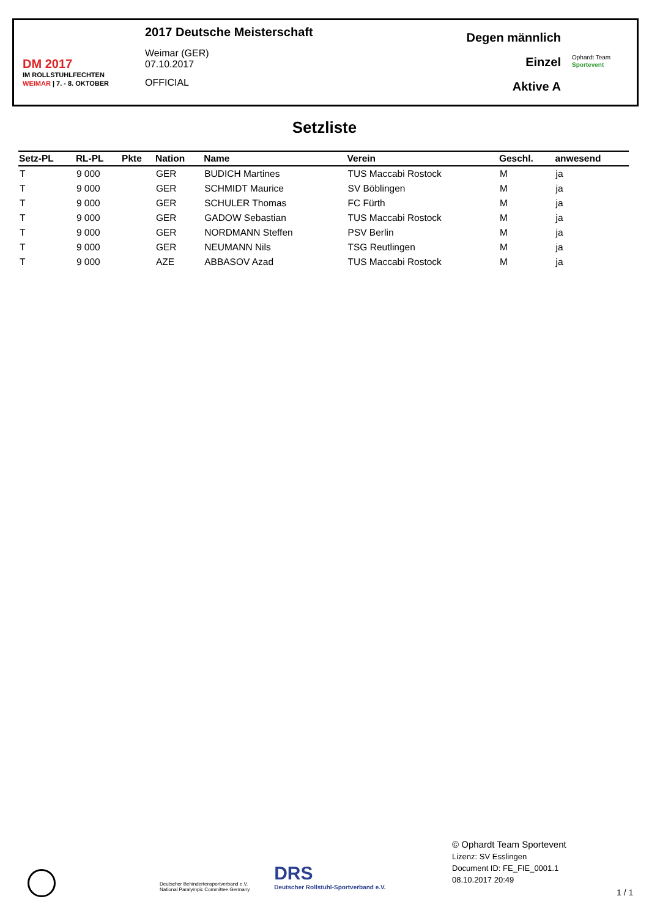DM 2017
IM ROLLSTUHLFECHTEN
WEIMAR | 7. - 8. OKTOBER
2017 Deutsche Meisterschaft
Weimar (GER)
07.10.2017
OFFICIAL
Degen männlich
Einzel
Aktive A
Ophardt Team
Sportevent
Setzliste
| Setz-PL | RL-PL | Pkte | Nation | Name | Verein | Geschl. | anwesend |
| --- | --- | --- | --- | --- | --- | --- | --- |
| T | 9 000 | | GER | BUDICH Martines | TUS Maccabi Rostock | M | ja |
| T | 9 000 | | GER | SCHMIDT Maurice | SV Böblingen | M | ja |
| T | 9 000 | | GER | SCHULER Thomas | FC Fürth | M | ja |
| T | 9 000 | | GER | GADOW Sebastian | TUS Maccabi Rostock | M | ja |
| T | 9 000 | | GER | NORDMANN Steffen | PSV Berlin | M | ja |
| T | 9 000 | | GER | NEUMANN Nils | TSG Reutlingen | M | ja |
| T | 9 000 | | AZE | ABBASOV Azad | TUS Maccabi Rostock | M | ja |
Deutscher Behindertensportverband e.V.
National Paralympic Committee Germany
DRS
Deutscher Rollstuhl-Sportverband e.V.
© Ophardt Team Sportevent
Lizenz: SV Esslingen
Document ID: FE_FIE_0001.1
08.10.2017 20:49
1 / 1